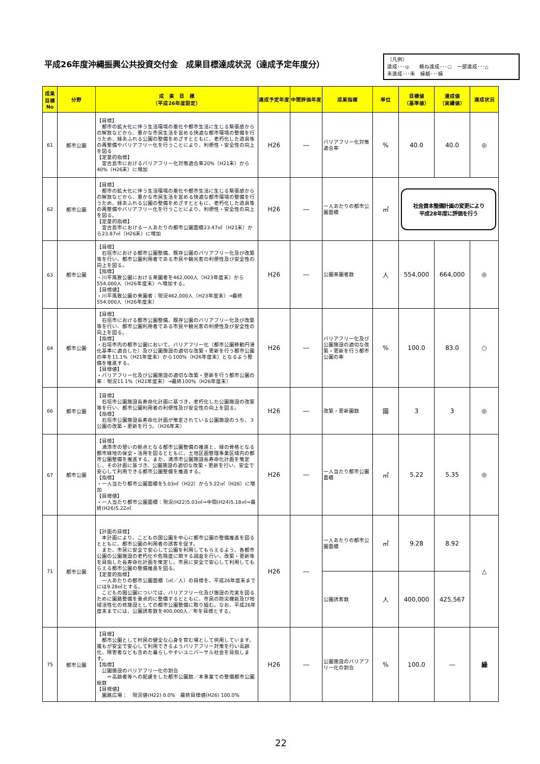平成26年度沖縄振興公共投資交付金　成果目標達成状況（達成予定年度分）
（凡例）
達成･･･◎　　概ね達成･･･○　一部達成･･･△
未達成･･･未　繰越･･･繰
| 成果目標No | 分野 | 成 果 目 標 （平成26年度設定） | 達成予定年度 | 中間評価年度 | 成果指標 | 単位 | 目標値 （基準値） | 達成値 （実績値） | 達成状況 |
| --- | --- | --- | --- | --- | --- | --- | --- | --- | --- |
| 61 | 都市公園 | 【目標】 都市の拡大化に伴う生活環境の悪化や都市生活に生じる緊張感からの解放などから、豊かな市民生活を営める快適な都市環境の整備を行うため、緑あふれる公園の整備をめざすとともに、老朽化した遊具等の再整備やバリアフリー化を行うことにより、利便性・安全性の向上を図る 【定量的指標】 宮古島市におけるバリアフリー化対策適合率20%（H21末）から40%（H26末）に増加 | H26 | ― | バリアフリー化対策適合率 | % | 40.0 | 40.0 | ◎ |
| 62 | 都市公園 | 【目標】 都市の拡大化に伴う生活環境の悪化や都市生活に生じる緊張感からの解放などから、豊かな市民生活を営める快適な都市環境の整備を行うため、緑あふれる公園の整備をめざすとともに、老朽化した遊具等の再整備やバリアフリー化を行うことにより、利便性・安全性の向上を図る。 【定量的指標】 宮古島市における一人あたりの都市公園面積23.47㎡（H21末）から23.87㎡（H26末）に増加 | H26 | ― | 一人あたりの都市公園面積 | ㎡ | 社会資本整備計画の変更により 平成28年度に評価を行う | | |
| 63 | 都市公園 | 【目標】 石垣市における都市公園整備、既存公園のバリアフリー化及び改築等を行い、都市公園利用者である市民や観光客の利便性及び安全性の向上を図る。 【指標】 ・川平風致公園における来園者を462,000人（H23年度末）から554,000人（H26年度末）へ増加する。 【目標値】 ・川平風致公園の来園者：現況462,000人（H23年度末）→最終554,000人（H26年度末） | H26 | ― | 公園来園者数 | 人 | 554,000 | 664,000 | ◎ |
| 64 | 都市公園 | 【目標】 石垣市における都市公園整備、既存公園のバリアフリー化及び改築等を行い、都市公園利用者である市民や観光客の利便性及び安全性の向上を図る。 【指標】 ・石垣市内の都市公園において、バリアフリー化（都市公園移動円滑化基準に適合した）及び公園施設の適切な改築・更新を行う都市公園の率を11.1%（H21年度末）から100%（H26年度末）となるよう整備を推進する。 【目標値】 ・バリアフリー化及び公園施設の適切な改築・更新を行う都市公園の率：現況11.1%（H21年度末）→最終100%（H26年度末） | H26 | ― | バリアフリー化及び公園施設の適切な改築・更新を行う都市公園の率 | % | 100.0 | 83.0 | ○ |
| 66 | 都市公園 | 【目標】 石垣市公園施設長寿命化計画に基づき，老朽化した公園施設の改築等を行い、都市公園利用者の利便性及び安全性の向上を図る。 【指標】 石垣市公園施設長寿命化計画が策定されている公園施設のうち、３公園の改築・更新を行う。（H26年末） | H26 | ― | 改築・更新園数 | 園 | 3 | 3 | ◎ |
| 67 | 都市公園 | 【目標】 浦添市の憩いの拠点となる都市公園整備の推進と、緑の骨格となる都市緑地の保全・活用を図るとともに、土地区画整理事業区域内の都市公園整備を推進する。また、浦添市公園施設長寿命化計画を策定し、その計画に基づき、公園施設の適切な改築・更新を行い、安全で安心して利用できる都市公園整備を推進する。 【指標】 ・一人当たり都市公園面積を5.03㎡（H22）から5.22㎡（H26）に増加 【目標値】 ・一人当たり都市公園面積：現況(H22)5.03㎡⇒中間(H24)5.18㎡⇒最終(H26)5.22㎡ | H26 | ― | 一人当たり都市公園面積 | ㎡ | 5.22 | 5.35 | ◎ |
| 71 | 都市公園 | 【計画の目標】 本計画により、こどもの国公園を中心に都市公園の整備推進を図るとともに、都市公園の利用者の誘客を促す。 また、市民に安全で安心して公園を利用してもらえるよう、各都市公園の公園施設の老朽化や危険度に関する調査を行い、改築・更新等を目指した長寿命化計画を策定し、市民に安全で安心して利用してもらえる都市公園の整備推進を図る。 【定量的指標】 一人あたりの都市公園面積（㎡／人）の目標を、平成26年度末までには9.28㎡とする。 こどもの国公園については、バリアフリー化及び施設の充実を図るために園路整備を重点的に整備するとともに、市民の防災機能及び地域活性化の核施設としての都市公園整備に取り組む。なお、平成26年度末までには、公園誘客数を400,000人／年を目標とする。 | H26 | ― | 一人あたりの都市公園面積 | ㎡ | 9.28 | 8.92 | △ |
| | | | | | 公園誘客数 | 人 | 400,000 | 425,567 | |
| 75 | 都市公園 | 【目標】 都市公園として村民の健全な心身を育む場として供用しています。誰もが安全で安心して利用できるようバリアフリー対策を行い高齢化、障害者なども含めた暮らしやすいユニバーサル社会を目指します。 【指標】 公園施設のバリアフリー化の割合 ＝高齢者等への配慮をした都市公園数／本事業での整備都市公園総数 【目標値】 園路広場： 現況値(H22) 0.0% 最終目標値(H26) 100.0% | H26 | ― | 公園施設のバリアフリー化の割合 | % | 100.0 | ― | 繰 |
22